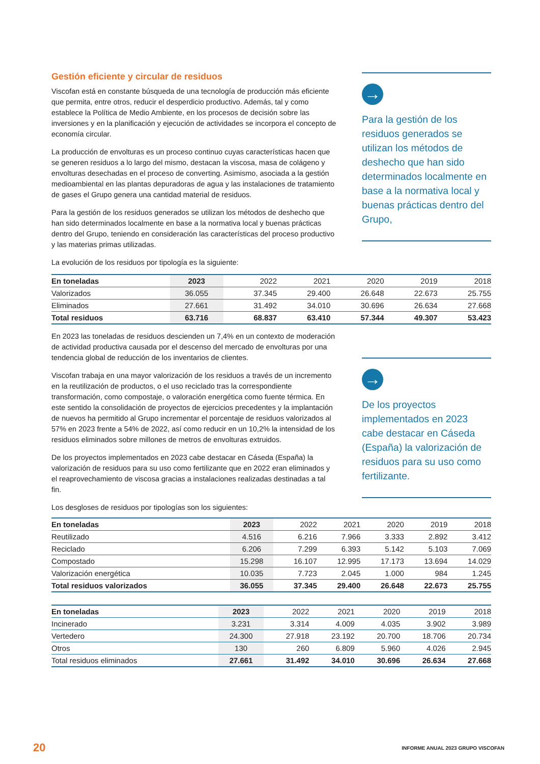Gestión eficiente y circular de residuos
Viscofan está en constante búsqueda de una tecnología de producción más eficiente que permita, entre otros, reducir el desperdicio productivo. Además, tal y como establece la Política de Medio Ambiente, en los procesos de decisión sobre las inversiones y en la planificación y ejecución de actividades se incorpora el concepto de economía circular.
La producción de envolturas es un proceso continuo cuyas características hacen que se generen residuos a lo largo del mismo, destacan la viscosa, masa de colágeno y envolturas desechadas en el proceso de converting. Asimismo, asociada a la gestión medioambiental en las plantas depuradoras de agua y las instalaciones de tratamiento de gases el Grupo genera una cantidad material de residuos.
Para la gestión de los residuos generados se utilizan los métodos de deshecho que han sido determinados localmente en base a la normativa local y buenas prácticas dentro del Grupo, teniendo en consideración las características del proceso productivo y las materias primas utilizadas.
La evolución de los residuos por tipología es la siguiente:
→
Para la gestión de los residuos generados se utilizan los métodos de deshecho que han sido determinados localmente en base a la normativa local y buenas prácticas dentro del Grupo,
| En toneladas | 2023 | 2022 | 2021 | 2020 | 2019 | 2018 |
| --- | --- | --- | --- | --- | --- | --- |
| Valorizados | 36.055 | 37.345 | 29.400 | 26.648 | 22.673 | 25.755 |
| Eliminados | 27.661 | 31.492 | 34.010 | 30.696 | 26.634 | 27.668 |
| Total residuos | 63.716 | 68.837 | 63.410 | 57.344 | 49.307 | 53.423 |
En 2023 las toneladas de residuos descienden un 7,4% en un contexto de moderación de actividad productiva causada por el descenso del mercado de envolturas por una tendencia global de reducción de los inventarios de clientes.
Viscofan trabaja en una mayor valorización de los residuos a través de un incremento en la reutilización de productos, o el uso reciclado tras la correspondiente transformación, como compostaje, o valoración energética como fuente térmica. En este sentido la consolidación de proyectos de ejercicios precedentes y la implantación de nuevos ha permitido al Grupo incrementar el porcentaje de residuos valorizados al 57% en 2023 frente a 54% de 2022, así como reducir en un 10,2% la intensidad de los residuos eliminados sobre millones de metros de envolturas extruidos.
De los proyectos implementados en 2023 cabe destacar en Cáseda (España) la valorización de residuos para su uso como fertilizante que en 2022 eran eliminados y el reaprovechamiento de viscosa gracias a instalaciones realizadas destinadas a tal fin.
Los desgloses de residuos por tipologías son los siguientes:
→
De los proyectos implementados en 2023 cabe destacar en Cáseda (España) la valorización de residuos para su uso como fertilizante.
| En toneladas | 2023 | 2022 | 2021 | 2020 | 2019 | 2018 |
| --- | --- | --- | --- | --- | --- | --- |
| Reutilizado | 4.516 | 6.216 | 7.966 | 3.333 | 2.892 | 3.412 |
| Reciclado | 6.206 | 7.299 | 6.393 | 5.142 | 5.103 | 7.069 |
| Compostado | 15.298 | 16.107 | 12.995 | 17.173 | 13.694 | 14.029 |
| Valorización energética | 10.035 | 7.723 | 2.045 | 1.000 | 984 | 1.245 |
| Total residuos valorizados | 36.055 | 37.345 | 29.400 | 26.648 | 22.673 | 25.755 |
| En toneladas | 2023 | 2022 | 2021 | 2020 | 2019 | 2018 |
| --- | --- | --- | --- | --- | --- | --- |
| Incinerado | 3.231 | 3.314 | 4.009 | 4.035 | 3.902 | 3.989 |
| Vertedero | 24.300 | 27.918 | 23.192 | 20.700 | 18.706 | 20.734 |
| Otros | 130 | 260 | 6.809 | 5.960 | 4.026 | 2.945 |
| Total residuos eliminados | 27.661 | 31.492 | 34.010 | 30.696 | 26.634 | 27.668 |
20 INFORME ANUAL 2023 GRUPO VISCOFAN